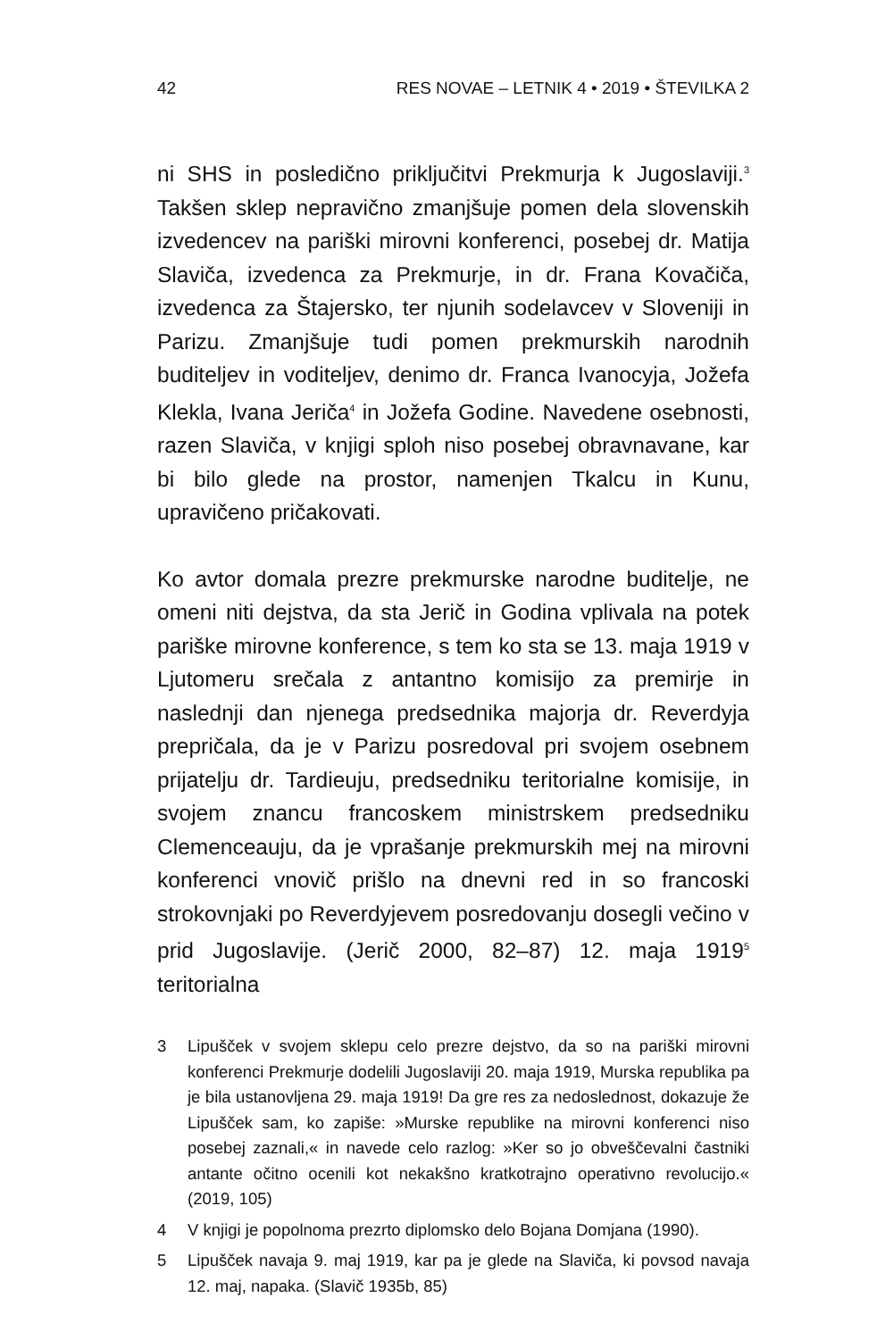42 RES NOVAE – LETNIK 4 • 2019 • ŠTEVILKA 2
ni SHS in posledično priključitvi Prekmurja k Jugoslaviji.<sup>3</sup> Takšen sklep nepravično zmanjšuje pomen dela slovenskih izvedencev na pariški mirovni konferenci, posebej dr. Matija Slaviča, izvedenca za Prekmurje, in dr. Frana Kovačiča, izvedenca za Štajersko, ter njunih sodelavcev v Sloveniji in Parizu. Zmanjšuje tudi pomen prekmurskih narodnih buditeljev in voditeljev, denimo dr. Franca Ivanocyja, Jožefa Klekla, Ivana Jeriča<sup>4</sup> in Jožefa Godine. Navedene osebnosti, razen Slaviča, v knjigi sploh niso posebej obravnavane, kar bi bilo glede na prostor, namenjen Tkalcu in Kunu, upravičeno pričakovati.
Ko avtor domala prezre prekmurske narodne buditelje, ne omeni niti dejstva, da sta Jerič in Godina vplivala na potek pariške mirovne konference, s tem ko sta se 13. maja 1919 v Ljutomeru srečala z antantno komisijo za premirje in naslednji dan njenega predsednika majorja dr. Reverdyja prepričala, da je v Parizu posredoval pri svojem osebnem prijatelju dr. Tardieuju, predsedniku teritorialne komisije, in svojem znancu francoskem ministrskem predsedniku Clemenceauju, da je vprašanje prekmurskih mej na mirovni konferenci vnovič prišlo na dnevni red in so francoski strokovnjaki po Reverdyjevem posredovanju dosegli večino v prid Jugoslavije. (Jerič 2000, 82–87) 12. maja 1919<sup>5</sup> teritorialna
3 Lipušček v svojem sklepu celo prezre dejstvo, da so na pariški mirovni konferenci Prekmurje dodelili Jugoslaviji 20. maja 1919, Murska republika pa je bila ustanovljena 29. maja 1919! Da gre res za nedoslednost, dokazuje že Lipušček sam, ko zapiše: »Murske republike na mirovni konferenci niso posebej zaznali,« in navede celo razlog: »Ker so jo obveščevalni častniki antante očitno ocenili kot nekakšno kratkotrajno operativno revolucijo.« (2019, 105)
4 V knjigi je popolnoma prezrto diplomsko delo Bojana Domjana (1990).
5 Lipušček navaja 9. maj 1919, kar pa je glede na Slaviča, ki povsod navaja 12. maj, napaka. (Slavič 1935b, 85)